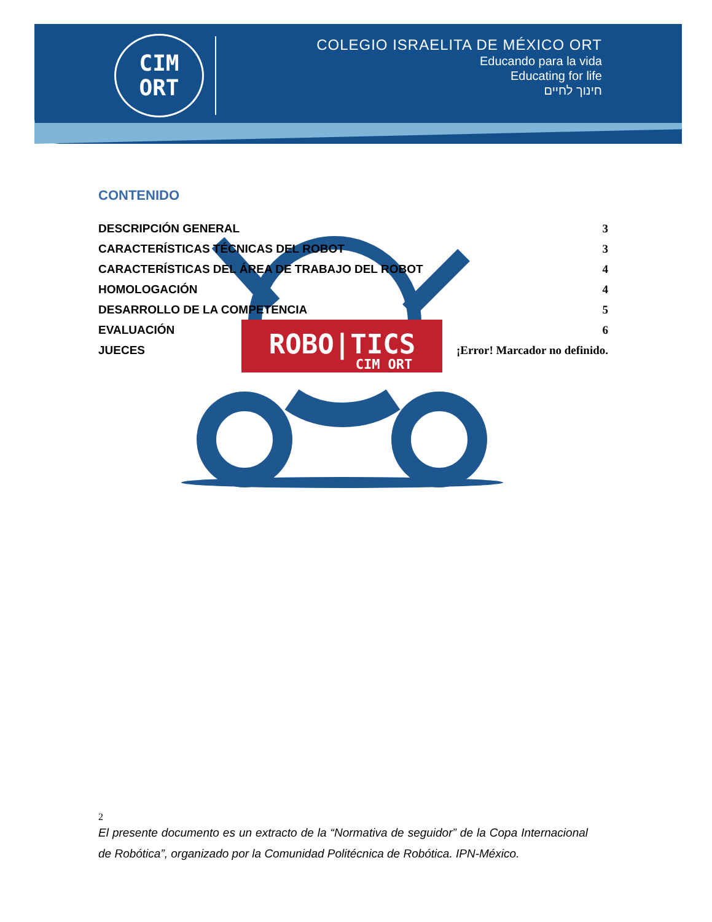CIM
ORT
COLEGIO ISRAELITA DE MÉXICO ORT
Educando para la vida
Educating for life
חינוך לחיים
ROBO|TICS
CIM ORT
CONTENIDO
DESCRIPCIÓN GENERAL 3
CARACTERÍSTICAS TÉCNICAS DEL ROBOT 3
CARACTERÍSTICAS DEL ÁREA DE TRABAJO DEL ROBOT 4
HOMOLOGACIÓN 4
DESARROLLO DE LA COMPETENCIA 5
EVALUACIÓN 6
JUECES ¡Error! Marcador no definido.
2
El presente documento es un extracto de la “Normativa de seguidor” de la Copa Internacional de Robótica”, organizado por la Comunidad Politécnica de Robótica. IPN-México.